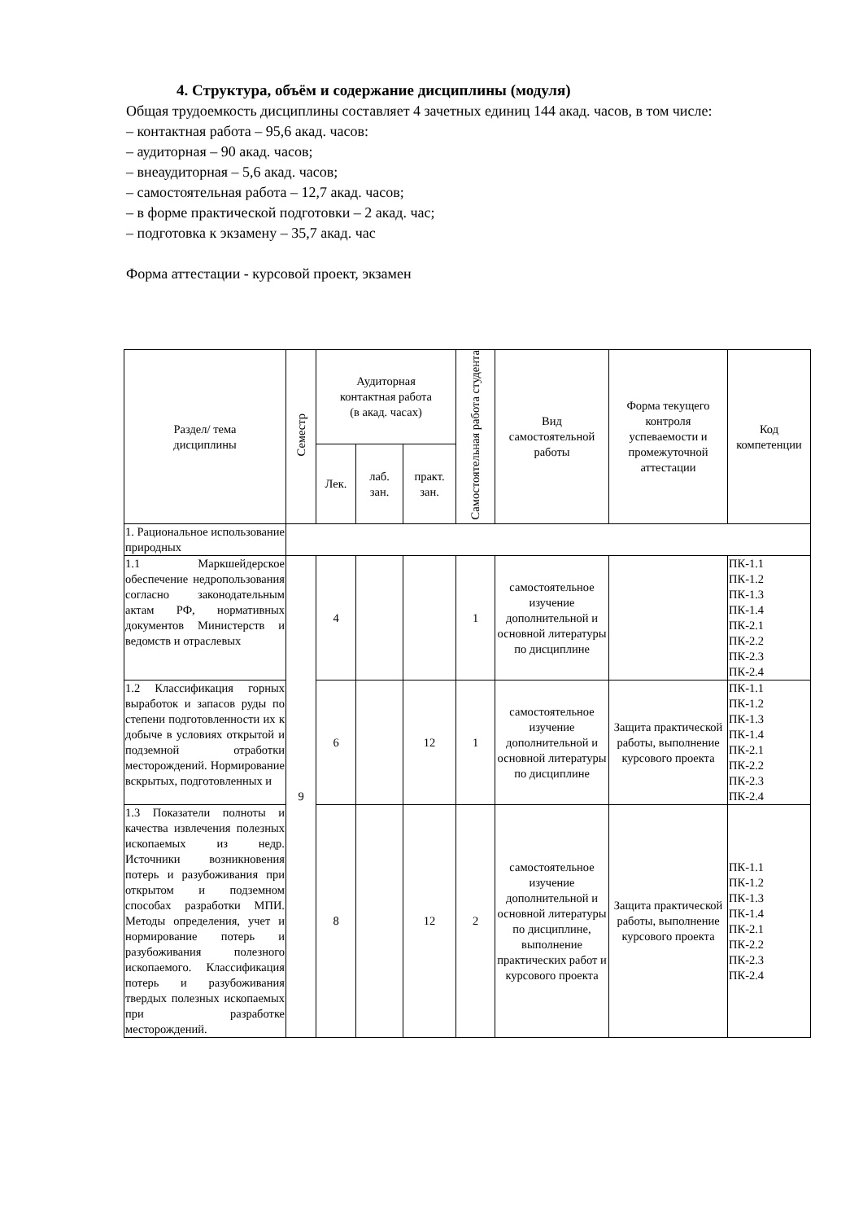4. Структура, объём и содержание дисциплины (модуля)
Общая трудоемкость дисциплины составляет 4 зачетных единиц 144 акад. часов, в том числе:
– контактная работа – 95,6 акад. часов:
– аудиторная – 90 акад. часов;
– внеаудиторная – 5,6 акад. часов;
– самостоятельная работа – 12,7 акад. часов;
– в форме практической подготовки – 2 акад. час;
– подготовка к экзамену – 35,7 акад. час
Форма аттестации - курсовой проект, экзамен
| Раздел/ тема дисциплины | Семестр | Аудиторная контактная работа (в акад. часах) | | | Самостоятельная работа студента | Вид самостоятельной работы | Форма текущего контроля успеваемости и промежуточной аттестации | Код компетенции |
| --- | --- | --- | --- | --- | --- | --- | --- | --- |
| | | Лек. | лаб. зан. | практ. зан. | | | | |
| 1. Рациональное использование природных | | | | | | | | |
| 1.1 Маркшейдерское обеспечение недропользования согласно законодательным актам РФ, нормативных документов Министерств и ведомств и отраслевых | 9 | 4 | | | 1 | самостоятельное изучение дополнительной и основной литературы по дисциплине | | ПК-1.1 ПК-1.2 ПК-1.3 ПК-1.4 ПК-2.1 ПК-2.2 ПК-2.3 ПК-2.4 |
| 1.2 Классификация горных выработок и запасов руды по степени подготовленности их к добыче в условиях открытой и подземной отработки месторождений. Нормирование вскрытых, подготовленных и | | 6 | | 12 | 1 | самостоятельное изучение дополнительной и основной литературы по дисциплине | Защита практической работы, выполнение курсового проекта | ПК-1.1 ПК-1.2 ПК-1.3 ПК-1.4 ПК-2.1 ПК-2.2 ПК-2.3 ПК-2.4 |
| 1.3 Показатели полноты и качества извлечения полезных ископаемых из недр. Источники возникновения потерь и разубоживания при открытом и подземном способах разработки МПИ. Методы определения, учет и нормирование потерь и разубоживания полезного ископаемого. Классификация потерь и разубоживания твердых полезных ископаемых при разработке месторождений. | | 8 | | 12 | 2 | самостоятельное изучение дополнительной и основной литературы по дисциплине, выполнение практических работ и курсового проекта | Защита практической работы, выполнение курсового проекта | ПК-1.1 ПК-1.2 ПК-1.3 ПК-1.4 ПК-2.1 ПК-2.2 ПК-2.3 ПК-2.4 |